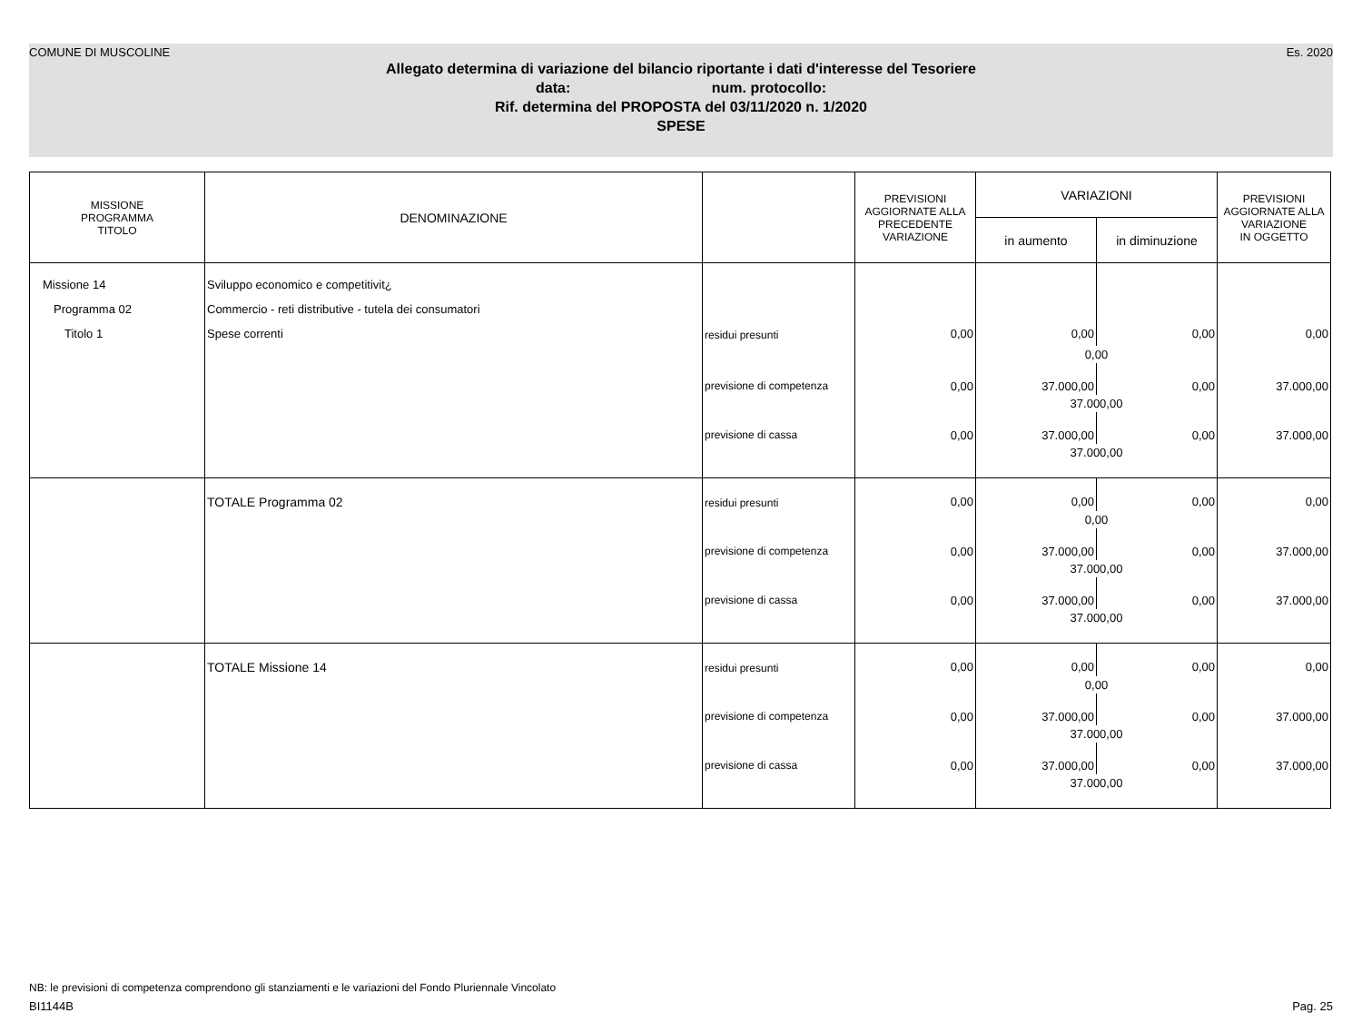COMUNE DI MUSCOLINE Es. 2020
Allegato determina di variazione del bilancio riportante i dati d'interesse del Tesoriere
data: num. protocollo:
Rif. determina del PROPOSTA del 03/11/2020 n. 1/2020
SPESE
| MISSIONE PROGRAMMA TITOLO | DENOMINAZIONE | | PREVISIONI AGGIORNATE ALLA PRECEDENTE VARIAZIONE | VARIAZIONI | | PREVISIONI AGGIORNATE ALLA VARIAZIONE IN OGGETTO |
| --- | --- | --- | --- | --- | --- | --- |
| | | | | in aumento | in diminuzione | |
| Missione 14 | Sviluppo economico e competitivit¿ | | | | | |
| Programma 02 | Commercio - reti distributive - tutela dei consumatori | | | | | |
| Titolo 1 | Spese correnti | residui presunti | 0,00 | 0,00 | 0,00 | 0,00 |
| | | | | 0,00 | | |
| | | previsione di competenza | 0,00 | 37.000,00 | 0,00 | 37.000,00 |
| | | | | 37.000,00 | | |
| | | previsione di cassa | 0,00 | 37.000,00 | 0,00 | 37.000,00 |
| | | | | 37.000,00 | | |
| | TOTALE Programma 02 | residui presunti | 0,00 | 0,00 | 0,00 | 0,00 |
| | | | | 0,00 | | |
| | | previsione di competenza | 0,00 | 37.000,00 | 0,00 | 37.000,00 |
| | | | | 37.000,00 | | |
| | | previsione di cassa | 0,00 | 37.000,00 | 0,00 | 37.000,00 |
| | | | | 37.000,00 | | |
| | TOTALE Missione 14 | residui presunti | 0,00 | 0,00 | 0,00 | 0,00 |
| | | | | 0,00 | | |
| | | previsione di competenza | 0,00 | 37.000,00 | 0,00 | 37.000,00 |
| | | | | 37.000,00 | | |
| | | previsione di cassa | 0,00 | 37.000,00 | 0,00 | 37.000,00 |
| | | | | 37.000,00 | | |
NB: le previsioni di competenza comprendono gli stanziamenti e le variazioni del Fondo Pluriennale Vincolato
BI1144B Pag. 25